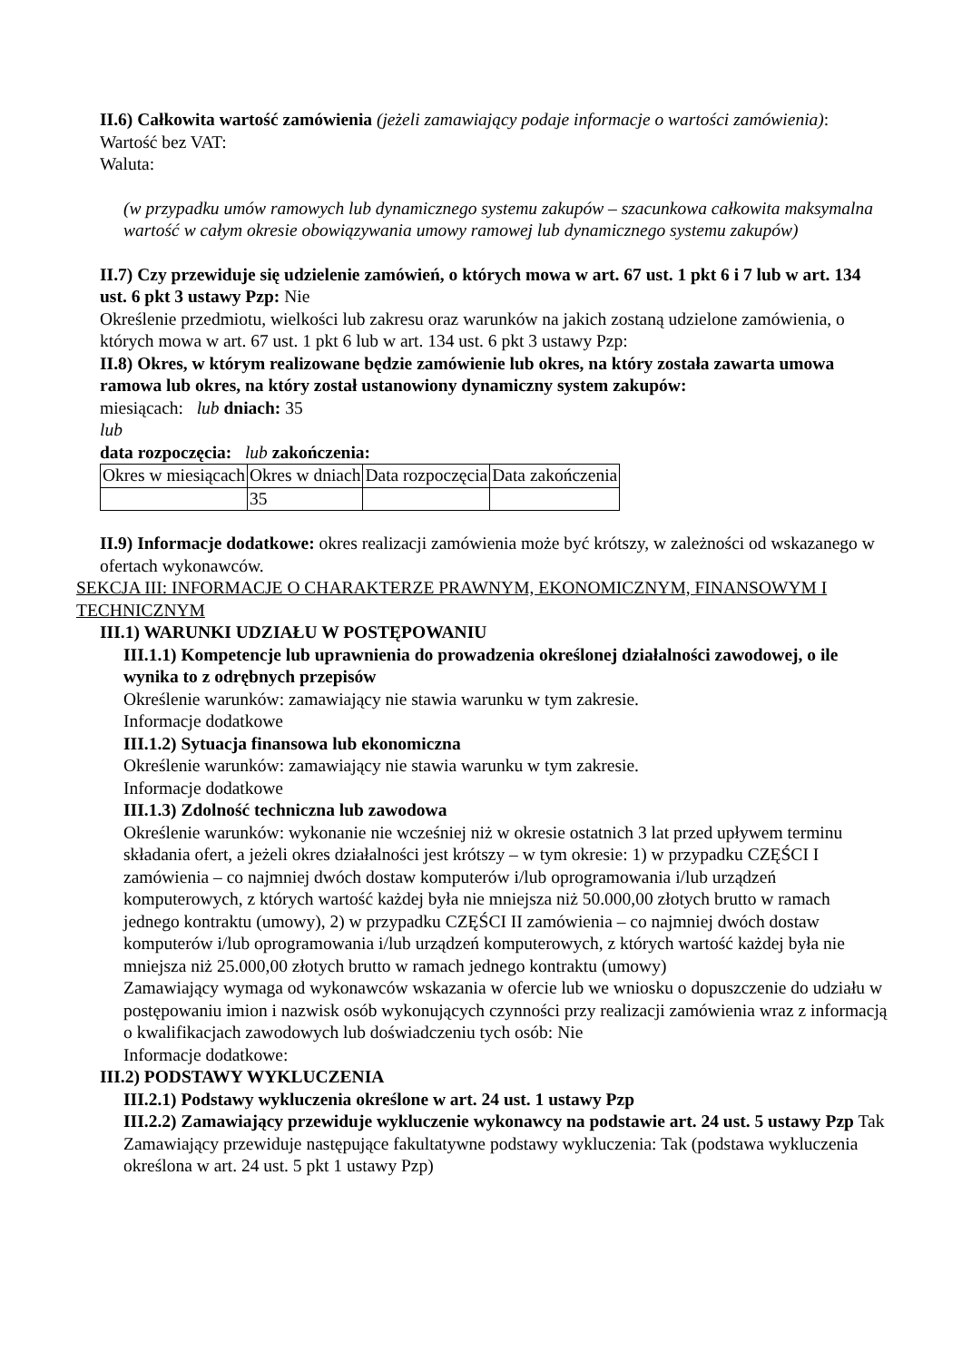II.6) Całkowita wartość zamówienia (jeżeli zamawiający podaje informacje o wartości zamówienia):
Wartość bez VAT:
Waluta:
(w przypadku umów ramowych lub dynamicznego systemu zakupów – szacunkowa całkowita maksymalna wartość w całym okresie obowiązywania umowy ramowej lub dynamicznego systemu zakupów)
II.7) Czy przewiduje się udzielenie zamówień, o których mowa w art. 67 ust. 1 pkt 6 i 7 lub w art. 134 ust. 6 pkt 3 ustawy Pzp: Nie
Określenie przedmiotu, wielkości lub zakresu oraz warunków na jakich zostaną udzielone zamówienia, o których mowa w art. 67 ust. 1 pkt 6 lub w art. 134 ust. 6 pkt 3 ustawy Pzp:
II.8) Okres, w którym realizowane będzie zamówienie lub okres, na który została zawarta umowa ramowa lub okres, na który został ustanowiony dynamiczny system zakupów:
miesiącach: lub dniach: 35
lub
data rozpoczęcia: lub zakończenia:
| Okres w miesiącach | Okres w dniach | Data rozpoczęcia | Data zakończenia |
| | 35 | | |
II.9) Informacje dodatkowe: okres realizacji zamówienia może być krótszy, w zależności od wskazanego w ofertach wykonawców.
SEKCJA III: INFORMACJE O CHARAKTERZE PRAWNYM, EKONOMICZNYM, FINANSOWYM I TECHNICZNYM
III.1) WARUNKI UDZIAŁU W POSTĘPOWANIU
III.1.1) Kompetencje lub uprawnienia do prowadzenia określonej działalności zawodowej, o ile wynika to z odrębnych przepisów
Określenie warunków: zamawiający nie stawia warunku w tym zakresie.
Informacje dodatkowe
III.1.2) Sytuacja finansowa lub ekonomiczna
Określenie warunków: zamawiający nie stawia warunku w tym zakresie.
Informacje dodatkowe
III.1.3) Zdolność techniczna lub zawodowa
Określenie warunków: wykonanie nie wcześniej niż w okresie ostatnich 3 lat przed upływem terminu składania ofert, a jeżeli okres działalności jest krótszy – w tym okresie: 1) w przypadku CZĘŚCI I zamówienia – co najmniej dwóch dostaw komputerów i/lub oprogramowania i/lub urządzeń komputerowych, z których wartość każdej była nie mniejsza niż 50.000,00 złotych brutto w ramach jednego kontraktu (umowy), 2) w przypadku CZĘŚCI II zamówienia – co najmniej dwóch dostaw komputerów i/lub oprogramowania i/lub urządzeń komputerowych, z których wartość każdej była nie mniejsza niż 25.000,00 złotych brutto w ramach jednego kontraktu (umowy)
Zamawiający wymaga od wykonawców wskazania w ofercie lub we wniosku o dopuszczenie do udziału w postępowaniu imion i nazwisk osób wykonujących czynności przy realizacji zamówienia wraz z informacją o kwalifikacjach zawodowych lub doświadczeniu tych osób: Nie
Informacje dodatkowe:
III.2) PODSTAWY WYKLUCZENIA
III.2.1) Podstawy wykluczenia określone w art. 24 ust. 1 ustawy Pzp
III.2.2) Zamawiający przewiduje wykluczenie wykonawcy na podstawie art. 24 ust. 5 ustawy Pzp Tak Zamawiający przewiduje następujące fakultatywne podstawy wykluczenia: Tak (podstawa wykluczenia określona w art. 24 ust. 5 pkt 1 ustawy Pzp)